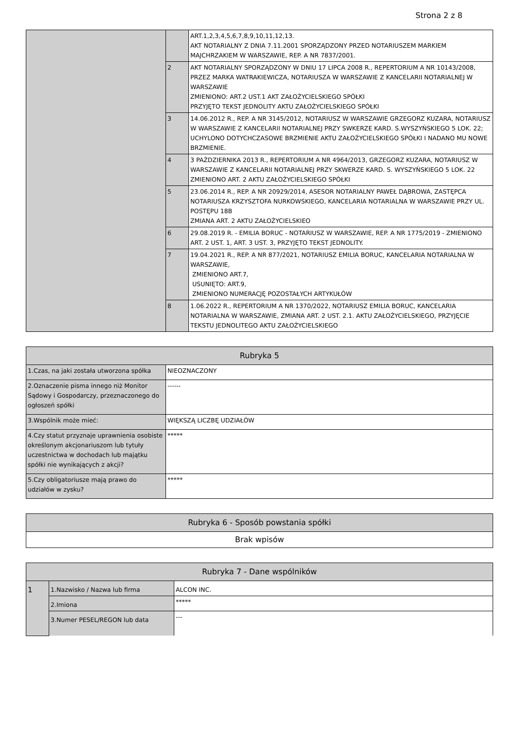Strona 2 z 8
| | | ART.1,2,3,4,5,6,7,8,9,10,11,12,13. AKT NOTARIALNY Z DNIA 7.11.2001 SPORZĄDZONY PRZED NOTARIUSZEM MARKIEM MAJCHRZAKIEM W WARSZAWIE, REP. A NR 7837/2001. |
| | 2 | AKT NOTARIALNY SPORZĄDZONY W DNIU 17 LIPCA 2008 R., REPERTORIUM A NR 10143/2008, PRZEZ MARKA WATRAKIEWICZA, NOTARIUSZA W WARSZAWIE Z KANCELARII NOTARIALNEJ W WARSZAWIE ZMIENIONO: ART.2 UST.1 AKT ZAŁOŻYCIELSKIEGO SPÓŁKI PRZYJĘTO TEKST JEDNOLITY AKTU ZAŁOŻYCIELSKIEGO SPÓŁKI |
| | 3 | 14.06.2012 R., REP. A NR 3145/2012, NOTARIUSZ W WARSZAWIE GRZEGORZ KUZARA, NOTARIUSZ W WARSZAWIE Z KANCELARII NOTARIALNEJ PRZY SWKERZE KARD. S.WYSZYŃSKIEGO 5 LOK. 22; UCHYLONO DOTYCHCZASOWE BRZMIENIE AKTU ZAŁOŻYCIELSKIEGO SPÓŁKI I NADANO MU NOWE BRZMIENIE. |
| | 4 | 3 PAŹDZIERNIKA 2013 R., REPERTORIUM A NR 4964/2013, GRZEGORZ KUZARA, NOTARIUSZ W WARSZAWIE Z KANCELARII NOTARIALNEJ PRZY SKWERZE KARD. S. WYSZYŃSKIEGO 5 LOK. 22 ZMIENIONO ART. 2 AKTU ZAŁOŻYCIELSKIEGO SPÓŁKI |
| | 5 | 23.06.2014 R., REP. A NR 20929/2014, ASESOR NOTARIALNY PAWEŁ DĄBROWA, ZASTĘPCA NOTARIUSZA KRZYSZTOFA NURKOWSKIEGO, KANCELARIA NOTARIALNA W WARSZAWIE PRZY UL. POSTĘPU 18B ZMIANA ART. 2 AKTU ZAŁOŻYCIELSKIEO |
| | 6 | 29.08.2019 R. - EMILIA BORUC - NOTARIUSZ W WARSZAWIE, REP. A NR 1775/2019 - ZMIENIONO ART. 2 UST. 1, ART. 3 UST. 3, PRZYJĘTO TEKST JEDNOLITY. |
| | 7 | 19.04.2021 R., REP. A NR 877/2021, NOTARIUSZ EMILIA BORUC, KANCELARIA NOTARIALNA W WARSZAWIE, ZMIENIONO ART.7, USUNIĘTO: ART.9, ZMIENIONO NUMERACJĘ POZOSTAŁYCH ARTYKUŁÓW |
| | 8 | 1.06.2022 R., REPERTORIUM A NR 1370/2022, NOTARIUSZ EMILIA BORUC, KANCELARIA NOTARIALNA W WARSZAWIE, ZMIANA ART. 2 UST. 2.1. AKTU ZAŁOŻYCIELSKIEGO, PRZYJĘCIE TEKSTU JEDNOLITEGO AKTU ZAŁOŻYCIELSKIEGO |
| Rubryka 5 | |
| 1.Czas, na jaki została utworzona spółka | NIEOZNACZONY |
| 2.Oznaczenie pisma innego niż Monitor Sądowy i Gospodarczy, przeznaczonego do ogłoszeń spółki | ------ |
| 3.Wspólnik może mieć: | WIĘKSZĄ LICZBĘ UDZIAŁÓW |
| 4.Czy statut przyznaje uprawnienia osobiste określonym akcjonariuszom lub tytuły uczestnictwa w dochodach lub majątku spółki nie wynikających z akcji? | ***** |
| 5.Czy obligatoriusze mają prawo do udziałów w zysku? | ***** |
| Rubryka 6 - Sposób powstania spółki |
| Brak wpisów |
| Rubryka 7 - Dane wspólników | | |
| 1 | 1.Nazwisko / Nazwa lub firma | ALCON INC. |
| | 2.Imiona | ***** |
| | 3.Numer PESEL/REGON lub data | --- |